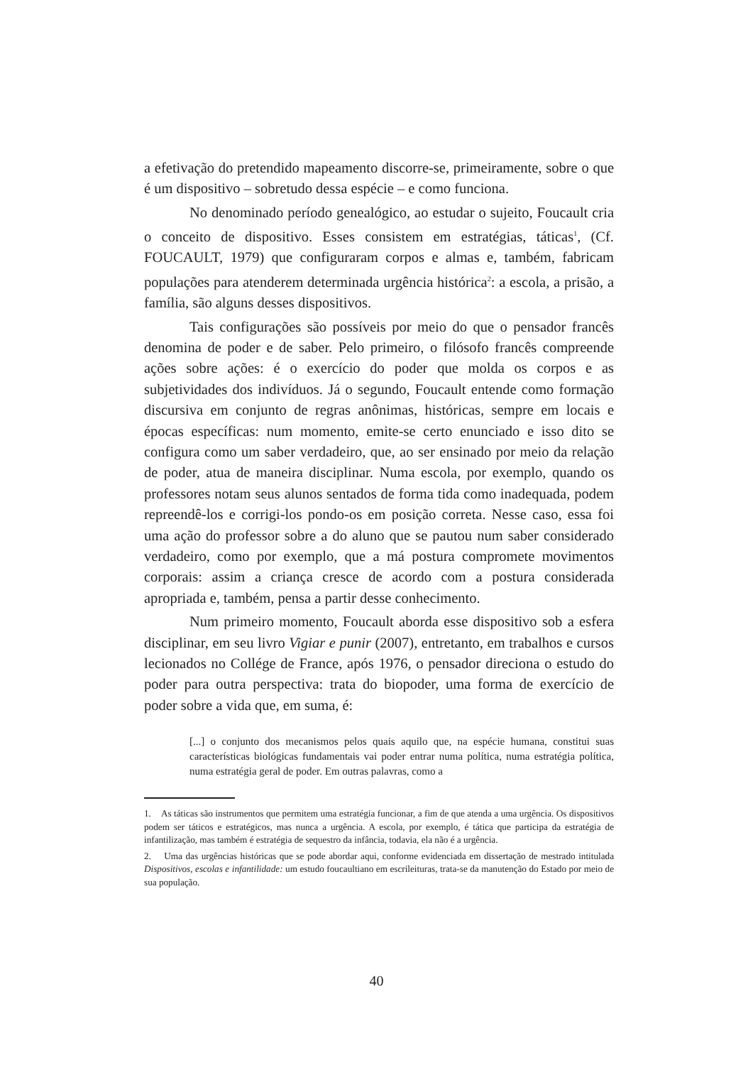a efetivação do pretendido mapeamento discorre-se, primeiramente, sobre o que é um dispositivo – sobretudo dessa espécie – e como funciona.
No denominado período genealógico, ao estudar o sujeito, Foucault cria o conceito de dispositivo. Esses consistem em estratégias, táticas<sup>1</sup>, (Cf. FOUCAULT, 1979) que configuraram corpos e almas e, também, fabricam populações para atenderem determinada urgência histórica<sup>2</sup>: a escola, a prisão, a família, são alguns desses dispositivos.
Tais configurações são possíveis por meio do que o pensador francês denomina de poder e de saber. Pelo primeiro, o filósofo francês compreende ações sobre ações: é o exercício do poder que molda os corpos e as subjetividades dos indivíduos. Já o segundo, Foucault entende como formação discursiva em conjunto de regras anônimas, históricas, sempre em locais e épocas específicas: num momento, emite-se certo enunciado e isso dito se configura como um saber verdadeiro, que, ao ser ensinado por meio da relação de poder, atua de maneira disciplinar. Numa escola, por exemplo, quando os professores notam seus alunos sentados de forma tida como inadequada, podem repreendê-los e corrigi-los pondo-os em posição correta. Nesse caso, essa foi uma ação do professor sobre a do aluno que se pautou num saber considerado verdadeiro, como por exemplo, que a má postura compromete movimentos corporais: assim a criança cresce de acordo com a postura considerada apropriada e, também, pensa a partir desse conhecimento.
Num primeiro momento, Foucault aborda esse dispositivo sob a esfera disciplinar, em seu livro Vigiar e punir (2007), entretanto, em trabalhos e cursos lecionados no Collége de France, após 1976, o pensador direciona o estudo do poder para outra perspectiva: trata do biopoder, uma forma de exercício de poder sobre a vida que, em suma, é:
[...] o conjunto dos mecanismos pelos quais aquilo que, na espécie humana, constitui suas características biológicas fundamentais vai poder entrar numa política, numa estratégia política, numa estratégia geral de poder. Em outras palavras, como a
1. As táticas são instrumentos que permitem uma estratégia funcionar, a fim de que atenda a uma urgência. Os dispositivos podem ser táticos e estratégicos, mas nunca a urgência. A escola, por exemplo, é tática que participa da estratégia de infantilização, mas também é estratégia de sequestro da infância, todavia, ela não é a urgência.
2. Uma das urgências históricas que se pode abordar aqui, conforme evidenciada em dissertação de mestrado intitulada Dispositivos, escolas e infantilidade: um estudo foucaultiano em escrileituras, trata-se da manutenção do Estado por meio de sua população.
40